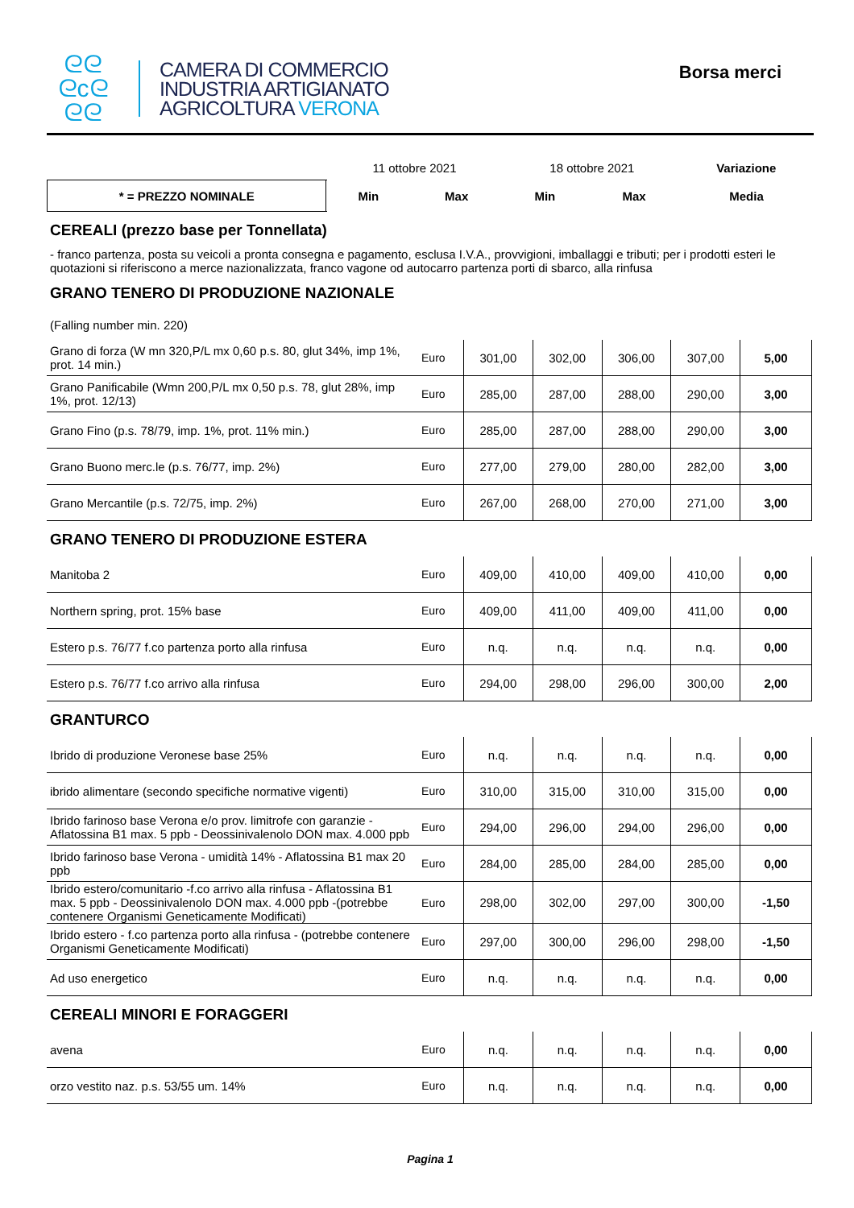ᘓᘓ
ᘓcᘓ
ᘓᘓ
CAMERA DI COMMERCIO
INDUSTRIA ARTIGIANATO
AGRICOLTURA VERONA
Borsa merci
| | 11 ottobre 2021 | | 18 ottobre 2021 | | Variazione |
| * = PREZZO NOMINALE | Min | Max | Min | Max | Media |
CEREALI (prezzo base per Tonnellata)
- franco partenza, posta su veicoli a pronta consegna e pagamento, esclusa I.V.A., provvigioni, imballaggi e tributi; per i prodotti esteri le quotazioni si riferiscono a merce nazionalizzata, franco vagone od autocarro partenza porti di sbarco, alla rinfusa
GRANO TENERO DI PRODUZIONE NAZIONALE
(Falling number min. 220)
| Grano di forza (W mn 320,P/L mx 0,60 p.s. 80, glut 34%, imp 1%, prot. 14 min.) | Euro | 301,00 | 302,00 | 306,00 | 307,00 | 5,00 |
| Grano Panificabile (Wmn 200,P/L mx 0,50 p.s. 78, glut 28%, imp 1%, prot. 12/13) | Euro | 285,00 | 287,00 | 288,00 | 290,00 | 3,00 |
| Grano Fino (p.s. 78/79, imp. 1%, prot. 11% min.) | Euro | 285,00 | 287,00 | 288,00 | 290,00 | 3,00 |
| Grano Buono merc.le (p.s. 76/77, imp. 2%) | Euro | 277,00 | 279,00 | 280,00 | 282,00 | 3,00 |
| Grano Mercantile (p.s. 72/75, imp. 2%) | Euro | 267,00 | 268,00 | 270,00 | 271,00 | 3,00 |
GRANO TENERO DI PRODUZIONE ESTERA
| Manitoba 2 | Euro | 409,00 | 410,00 | 409,00 | 410,00 | 0,00 |
| Northern spring, prot. 15% base | Euro | 409,00 | 411,00 | 409,00 | 411,00 | 0,00 |
| Estero p.s. 76/77 f.co partenza porto alla rinfusa | Euro | n.q. | n.q. | n.q. | n.q. | 0,00 |
| Estero p.s. 76/77 f.co arrivo alla rinfusa | Euro | 294,00 | 298,00 | 296,00 | 300,00 | 2,00 |
GRANTURCO
| Ibrido di produzione Veronese base 25% | Euro | n.q. | n.q. | n.q. | n.q. | 0,00 |
| ibrido alimentare (secondo specifiche normative vigenti) | Euro | 310,00 | 315,00 | 310,00 | 315,00 | 0,00 |
| Ibrido farinoso base Verona e/o prov. limitrofe con garanzie - Aflatossina B1 max. 5 ppb - Deossinivalenolo DON max. 4.000 ppb | Euro | 294,00 | 296,00 | 294,00 | 296,00 | 0,00 |
| Ibrido farinoso base Verona - umidità 14% - Aflatossina B1 max 20 ppb | Euro | 284,00 | 285,00 | 284,00 | 285,00 | 0,00 |
| Ibrido estero/comunitario -f.co arrivo alla rinfusa - Aflatossina B1 max. 5 ppb - Deossinivalenolo DON max. 4.000 ppb -(potrebbe contenere Organismi Geneticamente Modificati) | Euro | 298,00 | 302,00 | 297,00 | 300,00 | -1,50 |
| Ibrido estero - f.co partenza porto alla rinfusa - (potrebbe contenere Organismi Geneticamente Modificati) | Euro | 297,00 | 300,00 | 296,00 | 298,00 | -1,50 |
| Ad uso energetico | Euro | n.q. | n.q. | n.q. | n.q. | 0,00 |
CEREALI MINORI E FORAGGERI
| avena | Euro | n.q. | n.q. | n.q. | n.q. | 0,00 |
| orzo vestito naz. p.s. 53/55 um. 14% | Euro | n.q. | n.q. | n.q. | n.q. | 0,00 |
Pagina 1